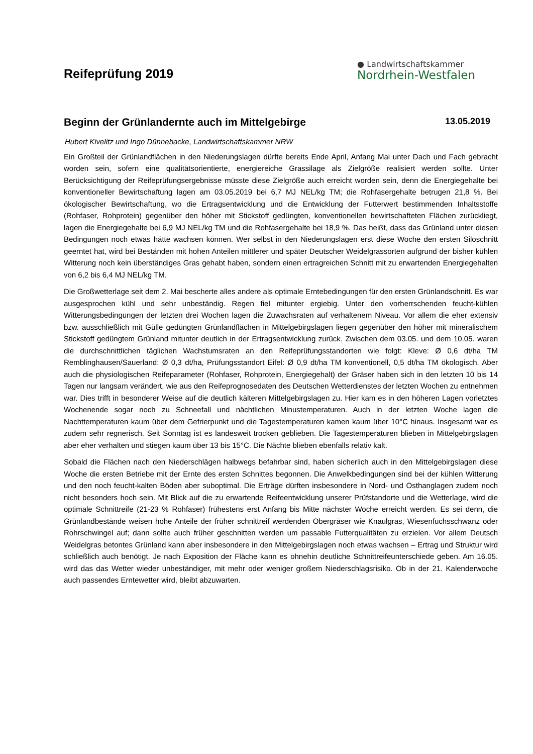Reifeprüfung 2019
● Landwirtschaftskammer
Nordrhein-Westfalen
Beginn der Grünlandernte auch im Mittelgebirge
13.05.2019
Hubert Kivelitz und Ingo Dünnebacke, Landwirtschaftskammer NRW
Ein Großteil der Grünlandflächen in den Niederungslagen dürfte bereits Ende April, Anfang Mai unter Dach und Fach gebracht worden sein, sofern eine qualitätsorientierte, energiereiche Grassilage als Zielgröße realisiert werden sollte. Unter Berücksichtigung der Reifeprüfungsergebnisse müsste diese Zielgröße auch erreicht worden sein, denn die Energiegehalte bei konventioneller Bewirtschaftung lagen am 03.05.2019 bei 6,7 MJ NEL/kg TM; die Rohfasergehalte betrugen 21,8 %. Bei ökologischer Bewirtschaftung, wo die Ertragsentwicklung und die Entwicklung der Futterwert bestimmenden Inhaltsstoffe (Rohfaser, Rohprotein) gegenüber den höher mit Stickstoff gedüngten, konventionellen bewirtschafteten Flächen zurückliegt, lagen die Energiegehalte bei 6,9 MJ NEL/kg TM und die Rohfasergehalte bei 18,9 %. Das heißt, dass das Grünland unter diesen Bedingungen noch etwas hätte wachsen können. Wer selbst in den Niederungslagen erst diese Woche den ersten Siloschnitt geerntet hat, wird bei Beständen mit hohen Anteilen mittlerer und später Deutscher Weidelgrassorten aufgrund der bisher kühlen Witterung noch kein überständiges Gras gehabt haben, sondern einen ertragreichen Schnitt mit zu erwartenden Energiegehalten von 6,2 bis 6,4 MJ NEL/kg TM.
Die Großwetterlage seit dem 2. Mai bescherte alles andere als optimale Erntebedingungen für den ersten Grünlandschnitt. Es war ausgesprochen kühl und sehr unbeständig. Regen fiel mitunter ergiebig. Unter den vorherrschenden feucht-kühlen Witterungsbedingungen der letzten drei Wochen lagen die Zuwachsraten auf verhaltenem Niveau. Vor allem die eher extensiv bzw. ausschließlich mit Gülle gedüngten Grünlandflächen in Mittelgebirgslagen liegen gegenüber den höher mit mineralischem Stickstoff gedüngtem Grünland mitunter deutlich in der Ertragsentwicklung zurück. Zwischen dem 03.05. und dem 10.05. waren die durchschnittlichen täglichen Wachstumsraten an den Reifeprüfungsstandorten wie folgt: Kleve: Ø 0,6 dt/ha TM Remblinghausen/Sauerland: Ø 0,3 dt/ha, Prüfungsstandort Eifel: Ø 0,9 dt/ha TM konventionell, 0,5 dt/ha TM ökologisch. Aber auch die physiologischen Reifeparameter (Rohfaser, Rohprotein, Energiegehalt) der Gräser haben sich in den letzten 10 bis 14 Tagen nur langsam verändert, wie aus den Reifeprognosedaten des Deutschen Wetterdienstes der letzten Wochen zu entnehmen war. Dies trifft in besonderer Weise auf die deutlich kälteren Mittelgebirgslagen zu. Hier kam es in den höheren Lagen vorletztes Wochenende sogar noch zu Schneefall und nächtlichen Minustemperaturen. Auch in der letzten Woche lagen die Nachttemperaturen kaum über dem Gefrierpunkt und die Tagestemperaturen kamen kaum über 10°C hinaus. Insgesamt war es zudem sehr regnerisch. Seit Sonntag ist es landesweit trocken geblieben. Die Tagestemperaturen blieben in Mittelgebirgslagen aber eher verhalten und stiegen kaum über 13 bis 15°C. Die Nächte blieben ebenfalls relativ kalt.
Sobald die Flächen nach den Niederschlägen halbwegs befahrbar sind, haben sicherlich auch in den Mittelgebirgslagen diese Woche die ersten Betriebe mit der Ernte des ersten Schnittes begonnen. Die Anwelkbedingungen sind bei der kühlen Witterung und den noch feucht-kalten Böden aber suboptimal. Die Erträge dürften insbesondere in Nord- und Osthanglagen zudem noch nicht besonders hoch sein. Mit Blick auf die zu erwartende Reifeentwicklung unserer Prüfstandorte und die Wetterlage, wird die optimale Schnittreife (21-23 % Rohfaser) frühestens erst Anfang bis Mitte nächster Woche erreicht werden. Es sei denn, die Grünlandbestände weisen hohe Anteile der früher schnittreif werdenden Obergräser wie Knaulgras, Wiesenfuchsschwanz oder Rohrschwingel auf; dann sollte auch früher geschnitten werden um passable Futterqualitäten zu erzielen. Vor allem Deutsch Weidelgras betontes Grünland kann aber insbesondere in den Mittelgebirgslagen noch etwas wachsen – Ertrag und Struktur wird schließlich auch benötigt. Je nach Exposition der Fläche kann es ohnehin deutliche Schnittreifeunterschiede geben. Am 16.05. wird das das Wetter wieder unbeständiger, mit mehr oder weniger großem Niederschlagsrisiko. Ob in der 21. Kalenderwoche auch passendes Erntewetter wird, bleibt abzuwarten.